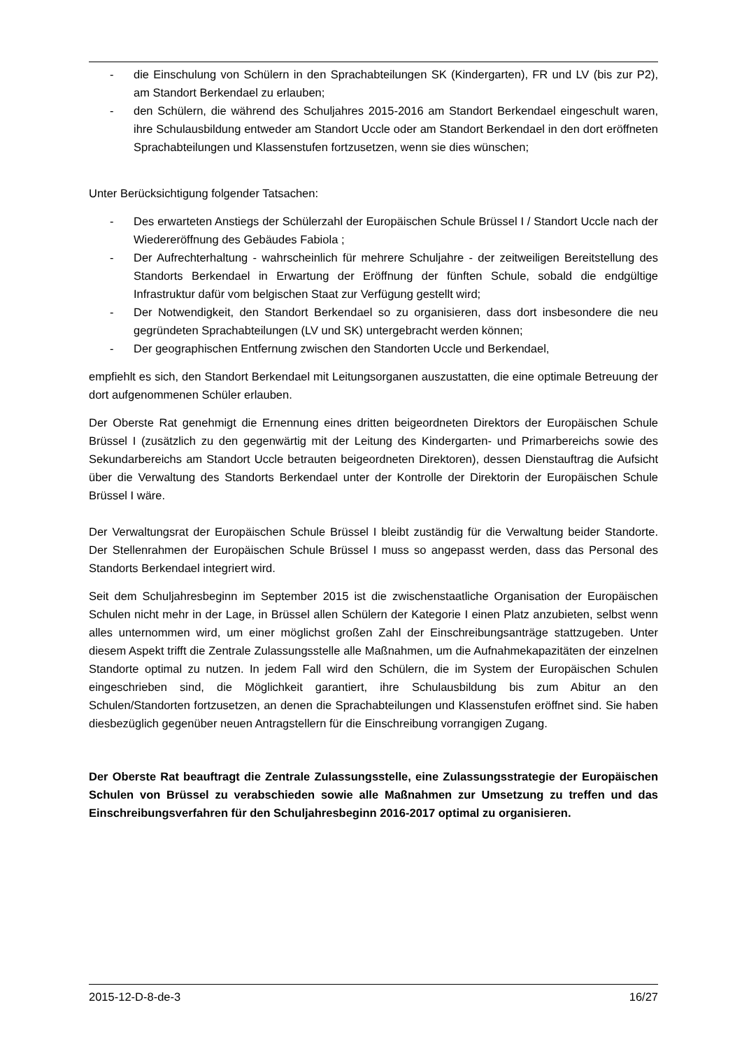- die Einschulung von Schülern in den Sprachabteilungen SK (Kindergarten), FR und LV (bis zur P2), am Standort Berkendael zu erlauben;
- den Schülern, die während des Schuljahres 2015-2016 am Standort Berkendael eingeschult waren, ihre Schulausbildung entweder am Standort Uccle oder am Standort Berkendael in den dort eröffneten Sprachabteilungen und Klassenstufen fortzusetzen, wenn sie dies wünschen;
Unter Berücksichtigung folgender Tatsachen:
- Des erwarteten Anstiegs der Schülerzahl der Europäischen Schule Brüssel I / Standort Uccle nach der Wiedereröffnung des Gebäudes Fabiola ;
- Der Aufrechterhaltung - wahrscheinlich für mehrere Schuljahre - der zeitweiligen Bereitstellung des Standorts Berkendael in Erwartung der Eröffnung der fünften Schule, sobald die endgültige Infrastruktur dafür vom belgischen Staat zur Verfügung gestellt wird;
- Der Notwendigkeit, den Standort Berkendael so zu organisieren, dass dort insbesondere die neu gegründeten Sprachabteilungen (LV und SK) untergebracht werden können;
- Der geographischen Entfernung zwischen den Standorten Uccle und Berkendael,
empfiehlt es sich, den Standort Berkendael mit Leitungsorganen auszustatten, die eine optimale Betreuung der dort aufgenommenen Schüler erlauben.
Der Oberste Rat genehmigt die Ernennung eines dritten beigeordneten Direktors der Europäischen Schule Brüssel I (zusätzlich zu den gegenwärtig mit der Leitung des Kindergarten- und Primarbereichs sowie des Sekundarbereichs am Standort Uccle betrauten beigeordneten Direktoren), dessen Dienstauftrag die Aufsicht über die Verwaltung des Standorts Berkendael unter der Kontrolle der Direktorin der Europäischen Schule Brüssel I wäre.
Der Verwaltungsrat der Europäischen Schule Brüssel I bleibt zuständig für die Verwaltung beider Standorte. Der Stellenrahmen der Europäischen Schule Brüssel I muss so angepasst werden, dass das Personal des Standorts Berkendael integriert wird.
Seit dem Schuljahresbeginn im September 2015 ist die zwischenstaatliche Organisation der Europäischen Schulen nicht mehr in der Lage, in Brüssel allen Schülern der Kategorie I einen Platz anzubieten, selbst wenn alles unternommen wird, um einer möglichst großen Zahl der Einschreibungsanträge stattzugeben. Unter diesem Aspekt trifft die Zentrale Zulassungsstelle alle Maßnahmen, um die Aufnahmekapazitäten der einzelnen Standorte optimal zu nutzen. In jedem Fall wird den Schülern, die im System der Europäischen Schulen eingeschrieben sind, die Möglichkeit garantiert, ihre Schulausbildung bis zum Abitur an den Schulen/Standorten fortzusetzen, an denen die Sprachabteilungen und Klassenstufen eröffnet sind. Sie haben diesbezüglich gegenüber neuen Antragstellern für die Einschreibung vorrangigen Zugang.
Der Oberste Rat beauftragt die Zentrale Zulassungsstelle, eine Zulassungsstrategie der Europäischen Schulen von Brüssel zu verabschieden sowie alle Maßnahmen zur Umsetzung zu treffen und das Einschreibungsverfahren für den Schuljahresbeginn 2016-2017 optimal zu organisieren.
2015-12-D-8-de-3 16/27